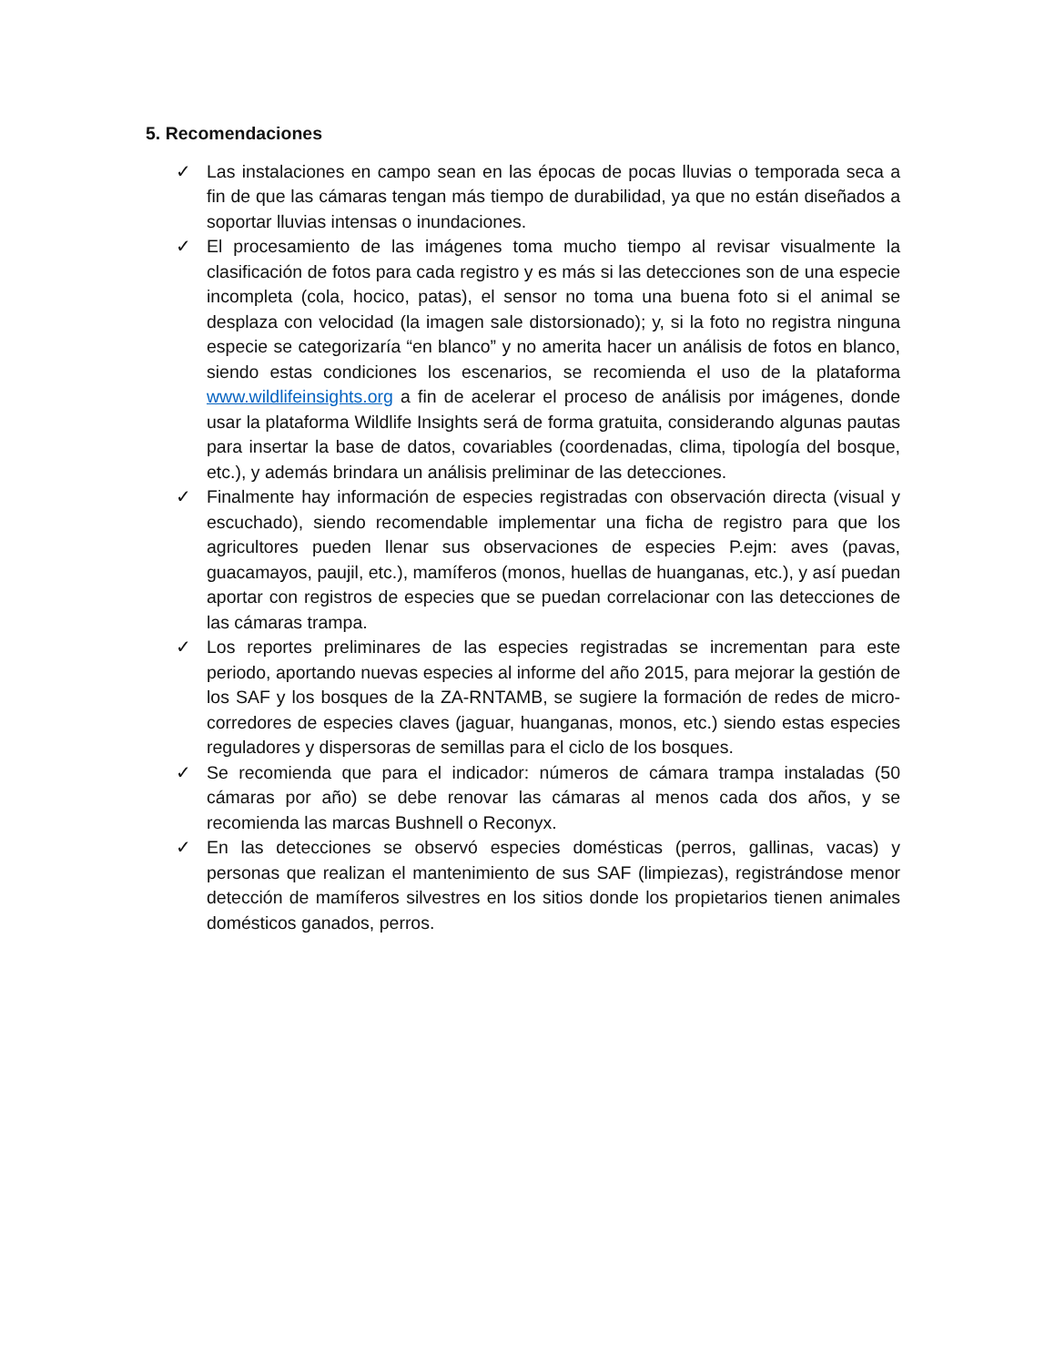5. Recomendaciones
✓ Las instalaciones en campo sean en las épocas de pocas lluvias o temporada seca a fin de que las cámaras tengan más tiempo de durabilidad, ya que no están diseñados a soportar lluvias intensas o inundaciones.
✓ El procesamiento de las imágenes toma mucho tiempo al revisar visualmente la clasificación de fotos para cada registro y es más si las detecciones son de una especie incompleta (cola, hocico, patas), el sensor no toma una buena foto si el animal se desplaza con velocidad (la imagen sale distorsionado); y, si la foto no registra ninguna especie se categorizaría “en blanco” y no amerita hacer un análisis de fotos en blanco, siendo estas condiciones los escenarios, se recomienda el uso de la plataforma www.wildlifeinsights.org a fin de acelerar el proceso de análisis por imágenes, donde usar la plataforma Wildlife Insights será de forma gratuita, considerando algunas pautas para insertar la base de datos, covariables (coordenadas, clima, tipología del bosque, etc.), y además brindara un análisis preliminar de las detecciones.
✓ Finalmente hay información de especies registradas con observación directa (visual y escuchado), siendo recomendable implementar una ficha de registro para que los agricultores pueden llenar sus observaciones de especies P.ejm: aves (pavas, guacamayos, paujil, etc.), mamíferos (monos, huellas de huanganas, etc.), y así puedan aportar con registros de especies que se puedan correlacionar con las detecciones de las cámaras trampa.
✓ Los reportes preliminares de las especies registradas se incrementan para este periodo, aportando nuevas especies al informe del año 2015, para mejorar la gestión de los SAF y los bosques de la ZA-RNTAMB, se sugiere la formación de redes de micro-corredores de especies claves (jaguar, huanganas, monos, etc.) siendo estas especies reguladores y dispersoras de semillas para el ciclo de los bosques.
✓ Se recomienda que para el indicador: números de cámara trampa instaladas (50 cámaras por año) se debe renovar las cámaras al menos cada dos años, y se recomienda las marcas Bushnell o Reconyx.
✓ En las detecciones se observó especies domésticas (perros, gallinas, vacas) y personas que realizan el mantenimiento de sus SAF (limpiezas), registrándose menor detección de mamíferos silvestres en los sitios donde los propietarios tienen animales domésticos ganados, perros.